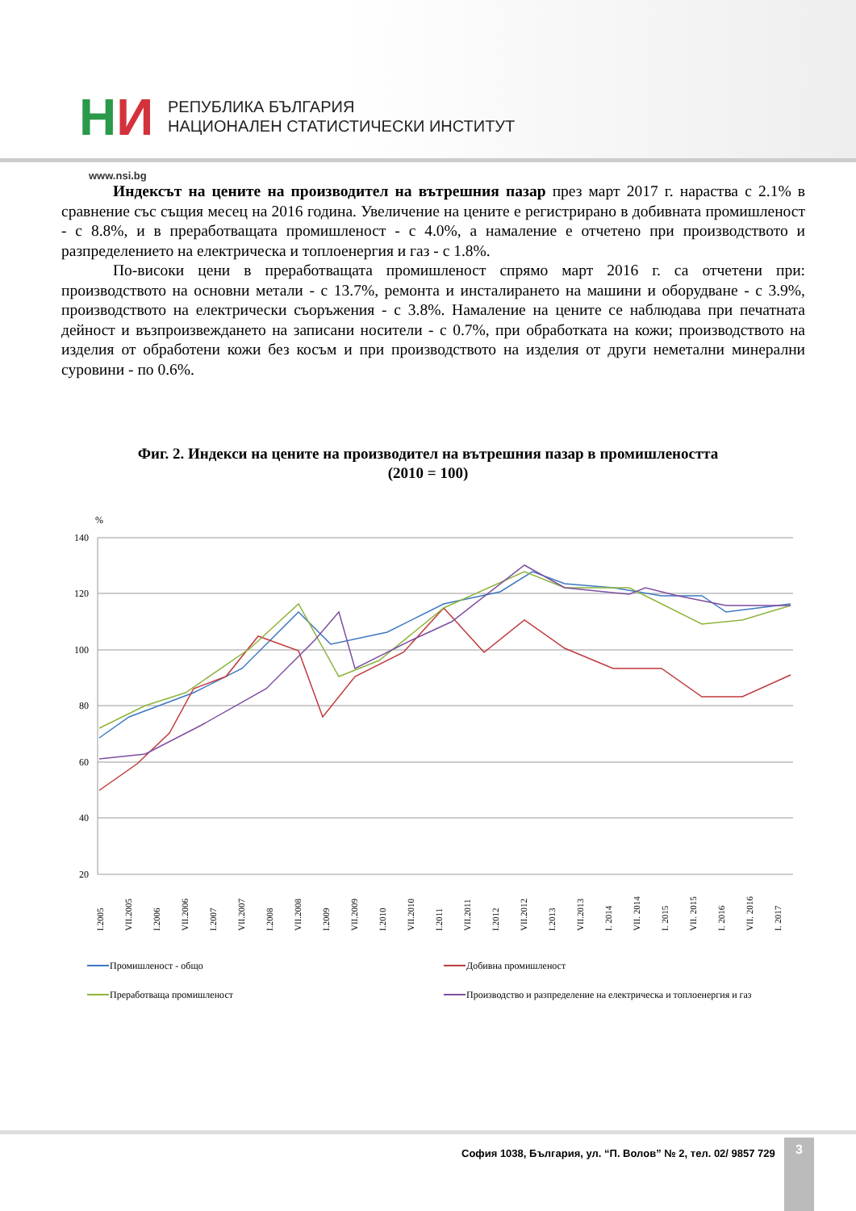НИ
РЕПУБЛИКА БЪЛГАРИЯ
НАЦИОНАЛЕН СТАТИСТИЧЕСКИ ИНСТИТУТ
www.nsi.bg
Индексът на цените на производител на вътрешния пазар през март 2017 г. нараства с 2.1% в сравнение със същия месец на 2016 година. Увеличение на цените е регистрирано в добивната промишленост - с 8.8%, и в преработващата промишленост - с 4.0%, а намаление е отчетено при производството и разпределението на електрическа и топлоенергия и газ - с 1.8%.
По-високи цени в преработващата промишленост спрямо март 2016 г. са отчетени при: производството на основни метали - с 13.7%, ремонта и инсталирането на машини и оборудване - с 3.9%, производството на електрически съоръжения - с 3.8%. Намаление на цените се наблюдава при печатната дейност и възпроизвеждането на записани носители - с 0.7%, при обработката на кожи; производството на изделия от обработени кожи без косъм и при производството на изделия от други неметални минерални суровини - по 0.6%.
Фиг. 2. Индекси на цените на производител на вътрешния пазар в промишлеността
(2010 = 100)
%
140
120
100
80
60
40
20
I.2005
VII.2005
I.2006
VII.2006
I.2007
VII.2007
I.2008
VII.2008
I.2009
VII.2009
I.2010
VII.2010
I.2011
VII.2011
I.2012
VII.2012
I.2013
VII.2013
I. 2014
VII. 2014
I. 2015
VII. 2015
I. 2016
VII. 2016
I. 2017
Промишленост - общо
Добивна промишленост
Преработваща промишленост
Производство и разпределение на електрическа и топлоенергия и газ
София 1038, България, ул. “П. Волов” № 2, тел. 02/ 9857 729
3